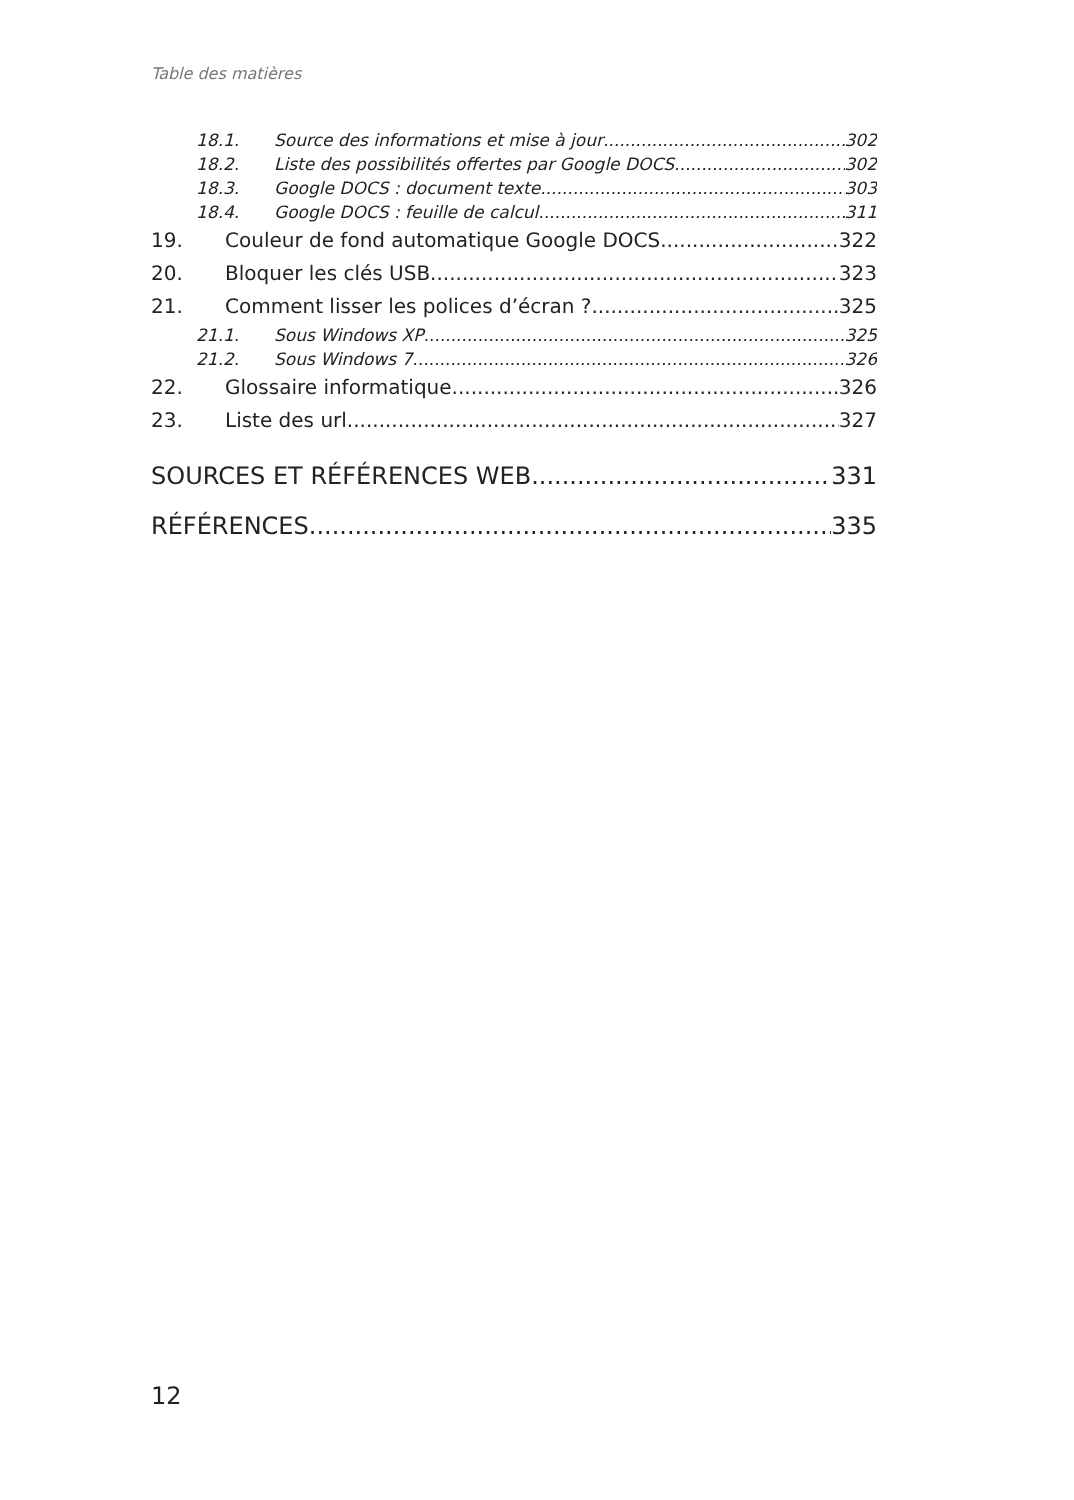Table des matières
18.1. Source des informations et mise à jour 302
18.2. Liste des possibilités offertes par Google DOCS 302
18.3. Google DOCS : document texte 303
18.4. Google DOCS : feuille de calcul 311
19. Couleur de fond automatique Google DOCS 322
20. Bloquer les clés USB 323
21. Comment lisser les polices d’écran ? 325
21.1. Sous Windows XP 325
21.2. Sous Windows 7 326
22. Glossaire informatique 326
23. Liste des url 327
SOURCES ET RÉFÉRENCES WEB 331
RÉFÉRENCES 335
12